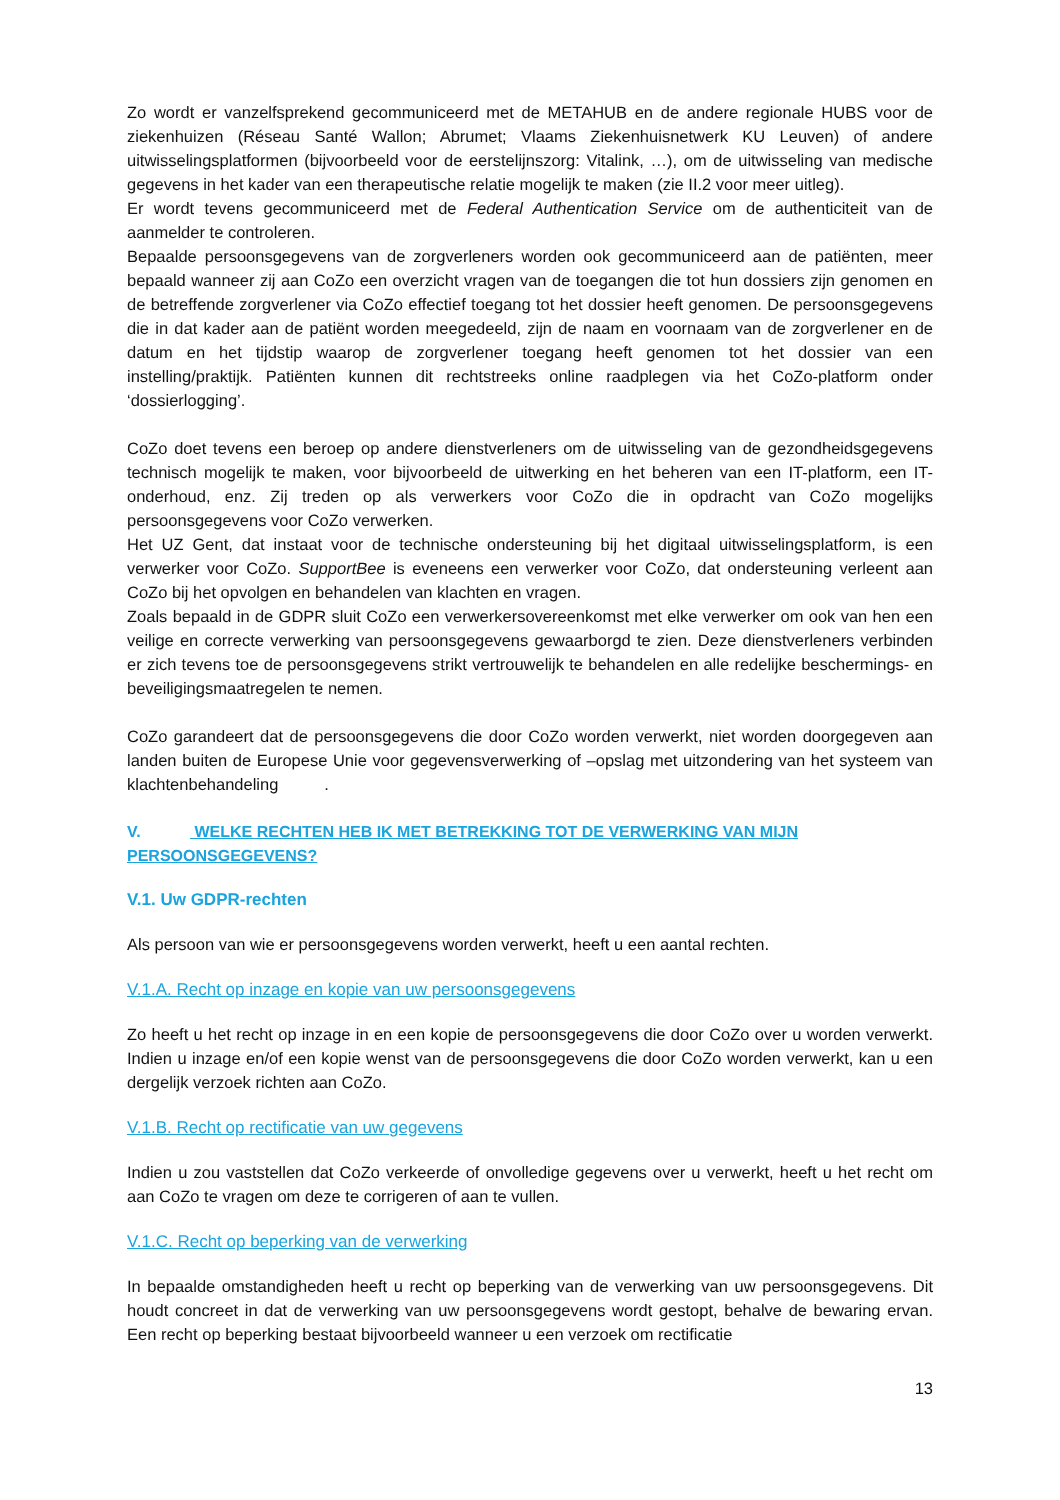Zo wordt er vanzelfsprekend gecommuniceerd met de METAHUB en de andere regionale HUBS voor de ziekenhuizen (Réseau Santé Wallon; Abrumet; Vlaams Ziekenhuisnetwerk KU Leuven) of andere uitwisselingsplatformen (bijvoorbeeld voor de eerstelijnszorg: Vitalink, …), om de uitwisseling van medische gegevens in het kader van een therapeutische relatie mogelijk te maken (zie II.2 voor meer uitleg).
Er wordt tevens gecommuniceerd met de Federal Authentication Service om de authenticiteit van de aanmelder te controleren.
Bepaalde persoonsgegevens van de zorgverleners worden ook gecommuniceerd aan de patiënten, meer bepaald wanneer zij aan CoZo een overzicht vragen van de toegangen die tot hun dossiers zijn genomen en de betreffende zorgverlener via CoZo effectief toegang tot het dossier heeft genomen. De persoonsgegevens die in dat kader aan de patiënt worden meegedeeld, zijn de naam en voornaam van de zorgverlener en de datum en het tijdstip waarop de zorgverlener toegang heeft genomen tot het dossier van een instelling/praktijk. Patiënten kunnen dit rechtstreeks online raadplegen via het CoZo-platform onder ‘dossierlogging’.
CoZo doet tevens een beroep op andere dienstverleners om de uitwisseling van de gezondheidsgegevens technisch mogelijk te maken, voor bijvoorbeeld de uitwerking en het beheren van een IT-platform, een IT-onderhoud, enz. Zij treden op als verwerkers voor CoZo die in opdracht van CoZo mogelijks persoonsgegevens voor CoZo verwerken.
Het UZ Gent, dat instaat voor de technische ondersteuning bij het digitaal uitwisselingsplatform, is een verwerker voor CoZo. SupportBee is eveneens een verwerker voor CoZo, dat ondersteuning verleent aan CoZo bij het opvolgen en behandelen van klachten en vragen.
Zoals bepaald in de GDPR sluit CoZo een verwerkersovereenkomst met elke verwerker om ook van hen een veilige en correcte verwerking van persoonsgegevens gewaarborgd te zien. Deze dienstverleners verbinden er zich tevens toe de persoonsgegevens strikt vertrouwelijk te behandelen en alle redelijke beschermings- en beveiligingsmaatregelen te nemen.
CoZo garandeert dat de persoonsgegevens die door CoZo worden verwerkt, niet worden doorgegeven aan landen buiten de Europese Unie voor gegevensverwerking of –opslag met uitzondering van het systeem van klachtenbehandeling .
V. WELKE RECHTEN HEB IK MET BETREKKING TOT DE VERWERKING VAN MIJN PERSOONSGEGEVENS?
V.1. Uw GDPR-rechten
Als persoon van wie er persoonsgegevens worden verwerkt, heeft u een aantal rechten.
V.1.A. Recht op inzage en kopie van uw persoonsgegevens
Zo heeft u het recht op inzage in en een kopie de persoonsgegevens die door CoZo over u worden verwerkt. Indien u inzage en/of een kopie wenst van de persoonsgegevens die door CoZo worden verwerkt, kan u een dergelijk verzoek richten aan CoZo.
V.1.B. Recht op rectificatie van uw gegevens
Indien u zou vaststellen dat CoZo verkeerde of onvolledige gegevens over u verwerkt, heeft u het recht om aan CoZo te vragen om deze te corrigeren of aan te vullen.
V.1.C. Recht op beperking van de verwerking
In bepaalde omstandigheden heeft u recht op beperking van de verwerking van uw persoonsgegevens. Dit houdt concreet in dat de verwerking van uw persoonsgegevens wordt gestopt, behalve de bewaring ervan. Een recht op beperking bestaat bijvoorbeeld wanneer u een verzoek om rectificatie
13